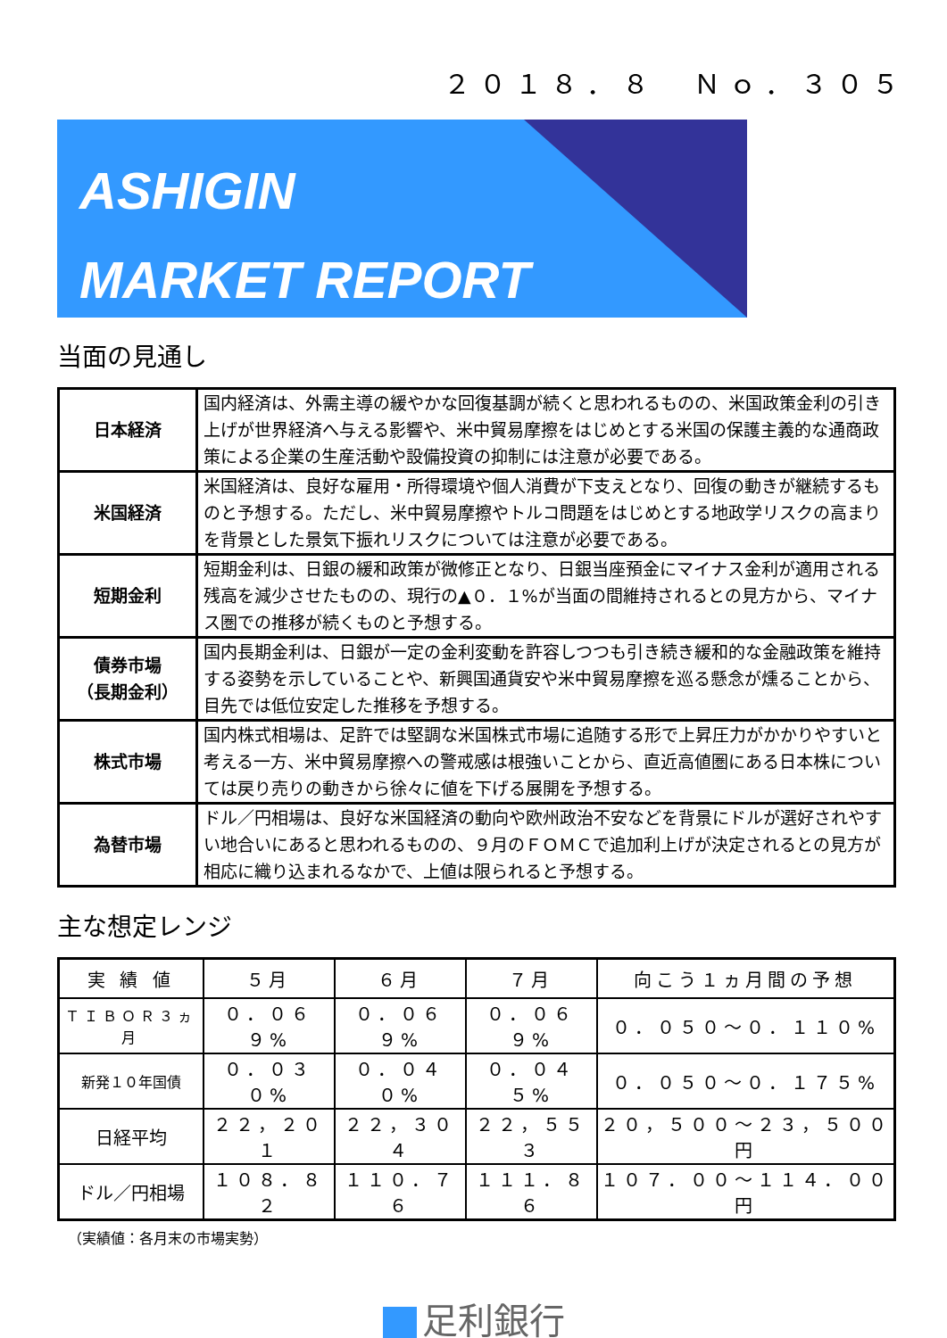２０１８．８　Ｎｏ．３０５
ASHIGIN
MARKET REPORT
当面の見通し
| 日本経済 | 国内経済は、外需主導の緩やかな回復基調が続くと思われるものの、米国政策金利の引き上げが世界経済へ与える影響や、米中貿易摩擦をはじめとする米国の保護主義的な通商政策による企業の生産活動や設備投資の抑制には注意が必要である。 |
| 米国経済 | 米国経済は、良好な雇用・所得環境や個人消費が下支えとなり、回復の動きが継続するものと予想する。ただし、米中貿易摩擦やトルコ問題をはじめとする地政学リスクの高まりを背景とした景気下振れリスクについては注意が必要である。 |
| 短期金利 | 短期金利は、日銀の緩和政策が微修正となり、日銀当座預金にマイナス金利が適用される残高を減少させたものの、現行の▲０．１%が当面の間維持されるとの見方から、マイナス圏での推移が続くものと予想する。 |
| 債券市場 （長期金利） | 国内長期金利は、日銀が一定の金利変動を許容しつつも引き続き緩和的な金融政策を維持する姿勢を示していることや、新興国通貨安や米中貿易摩擦を巡る懸念が燻ることから、目先では低位安定した推移を予想する。 |
| 株式市場 | 国内株式相場は、足許では堅調な米国株式市場に追随する形で上昇圧力がかかりやすいと考える一方、米中貿易摩擦への警戒感は根強いことから、直近高値圏にある日本株については戻り売りの動きから徐々に値を下げる展開を予想する。 |
| 為替市場 | ドル／円相場は、良好な米国経済の動向や欧州政治不安などを背景にドルが選好されやすい地合いにあると思われるものの、９月のＦＯＭＣで追加利上げが決定されるとの見方が相応に織り込まれるなかで、上値は限られると予想する。 |
主な想定レンジ
| 実 績 値 | ５月 | ６月 | ７月 | 向こう１ヵ月間の予想 |
| --- | --- | --- | --- | --- |
| ＴＩＢＯＲ３ヵ月 | ０．０６９% | ０．０６９% | ０．０６９% | ０．０５０～０．１１０% |
| 新発１０年国債 | ０．０３０% | ０．０４０% | ０．０４５% | ０．０５０～０．１７５% |
| 日経平均 | ２２，２０１ | ２２，３０４ | ２２，５５３ | ２０，５００～２３，５００円 |
| ドル／円相場 | １０８．８２ | １１０．７６ | １１１．８６ | １０７．００～１１４．００円 |
（実績値：各月末の市場実勢）
足利銀行